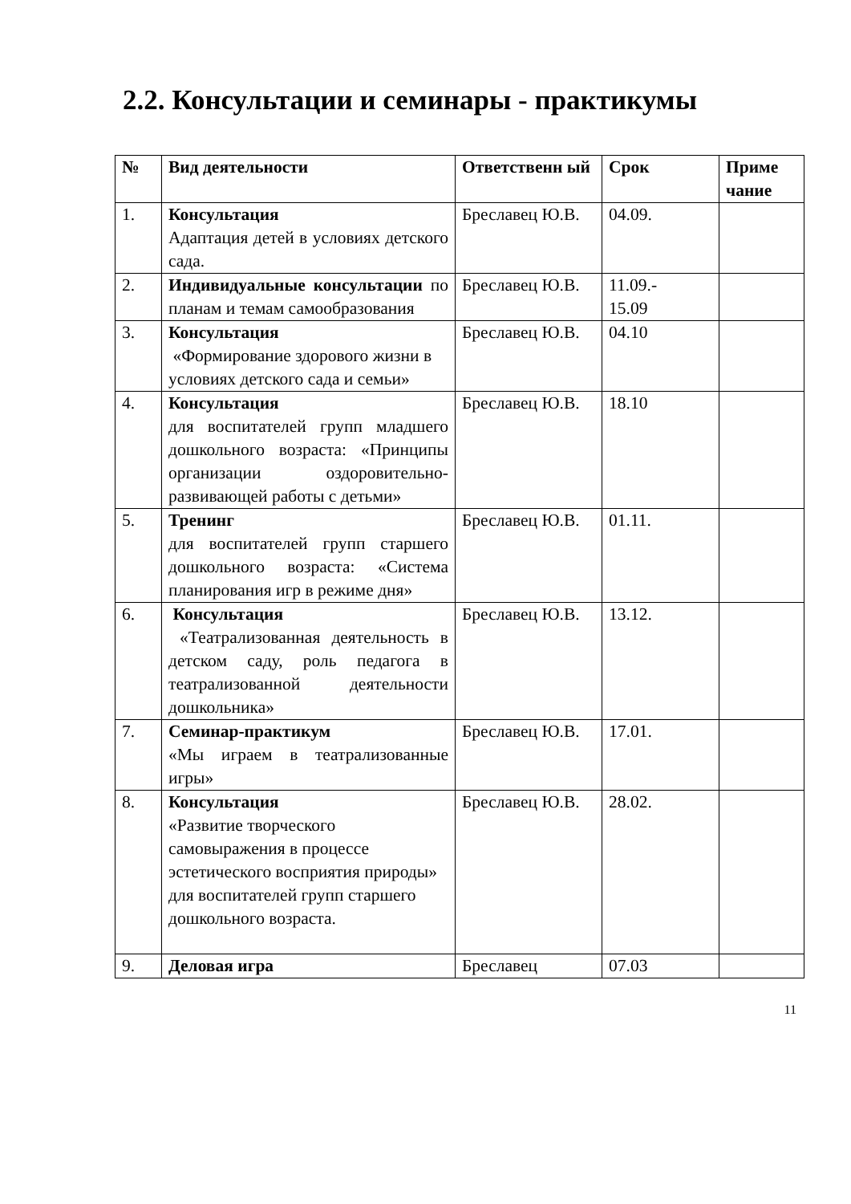2.2. Консультации и семинары - практикумы
| № | Вид деятельности | Ответственн ый | Срок | Приме чание |
| --- | --- | --- | --- | --- |
| 1. | Консультация Адаптация детей в условиях детского сада. | Бреславец Ю.В. | 04.09. | |
| 2. | Индивидуальные консультации по планам и темам самообразования | Бреславец Ю.В. | 11.09.- 15.09 | |
| 3. | Консультация «Формирование здорового жизни в условиях детского сада и семьи» | Бреславец Ю.В. | 04.10 | |
| 4. | Консультация для воспитателей групп младшего дошкольного возраста: «Принципы организации оздоровительно-развивающей работы с детьми» | Бреславец Ю.В. | 18.10 | |
| 5. | Тренинг для воспитателей групп старшего дошкольного возраста: «Система планирования игр в режиме дня» | Бреславец Ю.В. | 01.11. | |
| 6. | Консультация «Театрализованная деятельность в детском саду, роль педагога в театрализованной деятельности дошкольника» | Бреславец Ю.В. | 13.12. | |
| 7. | Семинар-практикум «Мы играем в театрализованные игры» | Бреславец Ю.В. | 17.01. | |
| 8. | Консультация «Развитие творческого самовыражения в процессе эстетического восприятия природы» для воспитателей групп старшего дошкольного возраста. | Бреславец Ю.В. | 28.02. | |
| 9. | Деловая игра | Бреславец | 07.03 | |
11